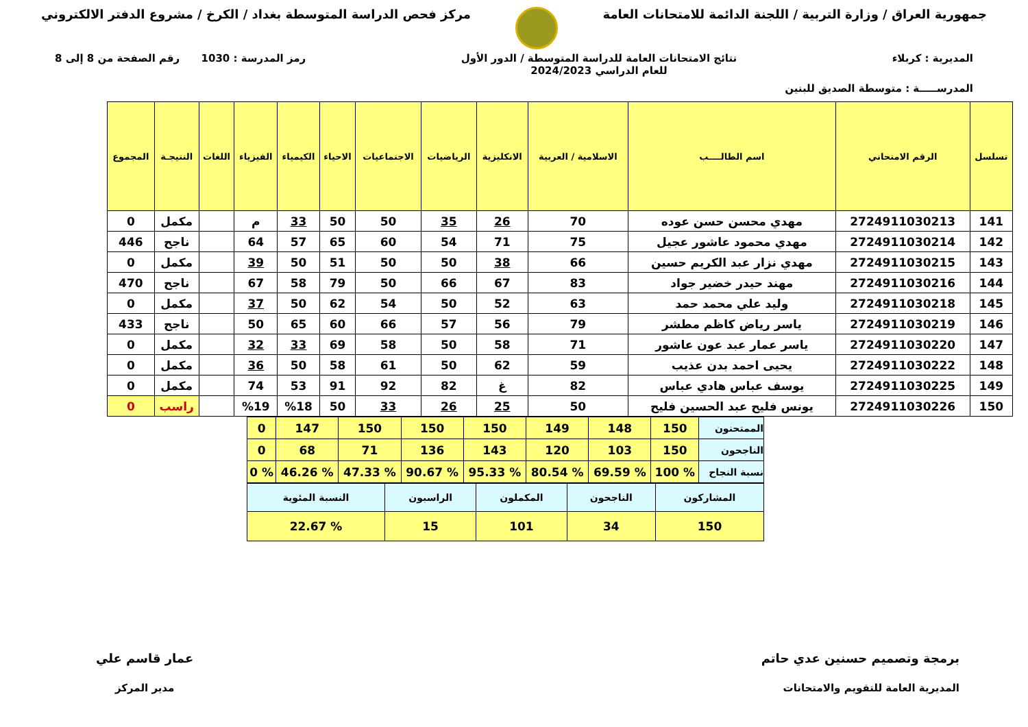جمهورية العراق / وزارة التربية / اللجنة الدائمة للامتحانات العامة
مركز فحص الدراسة المتوسطة بغداد / الكرخ / مشروع الدفتر الالكتروني
المديرية : كربلاء نتائج الامتحانات العامة للدراسة المتوسطة / الدور الأول
للعام الدراسي 2024/2023
رمز المدرسة : 1030 رقم الصفحة من 8 إلى 8
المدرســـــة : متوسطة الصديق للبنين
| تسلسل | الرقم الامتحاني | اسم الطالــــب | الاسلامية / العربية | الانكليزية | الرياضيات | الاجتماعيات | الاحياء | الكيمياء | الفيزياء | اللغات | النتيجـة | المجموع |
| --- | --- | --- | --- | --- | --- | --- | --- | --- | --- | --- | --- | --- |
| 141 | 2724911030213 | مهدي محسن حسن عوده | 70 | 26 | 35 | 50 | 50 | 33 | م | | مكمل | 0 |
| 142 | 2724911030214 | مهدي محمود عاشور عجيل | 75 | 71 | 54 | 60 | 65 | 57 | 64 | | ناجح | 446 |
| 143 | 2724911030215 | مهدي نزار عبد الكريم حسين | 66 | 38 | 50 | 50 | 51 | 50 | 39 | | مكمل | 0 |
| 144 | 2724911030216 | مهند حيدر خضير جواد | 83 | 67 | 66 | 50 | 79 | 58 | 67 | | ناجح | 470 |
| 145 | 2724911030218 | وليد علي محمد حمد | 63 | 52 | 50 | 54 | 62 | 50 | 37 | | مكمل | 0 |
| 146 | 2724911030219 | ياسر رياض كاظم مطشر | 79 | 56 | 57 | 66 | 60 | 65 | 50 | | ناجح | 433 |
| 147 | 2724911030220 | ياسر عمار عبد عون عاشور | 71 | 58 | 50 | 58 | 69 | 33 | 32 | | مكمل | 0 |
| 148 | 2724911030222 | يحيى احمد بدن عذيب | 59 | 62 | 50 | 61 | 58 | 50 | 36 | | مكمل | 0 |
| 149 | 2724911030225 | يوسف عباس هادي عباس | 82 | غ | 82 | 92 | 91 | 53 | 74 | | مكمل | 0 |
| 150 | 2724911030226 | يونس فليح عبد الحسين فليح | 50 | 25 | 26 | 33 | 50 | %18 | %19 | | راسب | 0 |
| الممتحنون | 150 | 148 | 149 | 150 | 150 | 150 | 147 | 0 |
| الناجحون | 150 | 103 | 120 | 143 | 136 | 71 | 68 | 0 |
| نسبة النجاح | % 100 | % 69.59 | % 80.54 | % 95.33 | % 90.67 | % 47.33 | % 46.26 | % 0 |
| المشاركون | الناجحون | المكملون | الراسبون | النسبة المئوية |
| 150 | 34 | 101 | 15 | % 22.67 |
برمجة وتصميم حسنين عدي حاتم
المديرية العامة للتقويم والامتحانات
عمار قاسم علي
مدير المركز